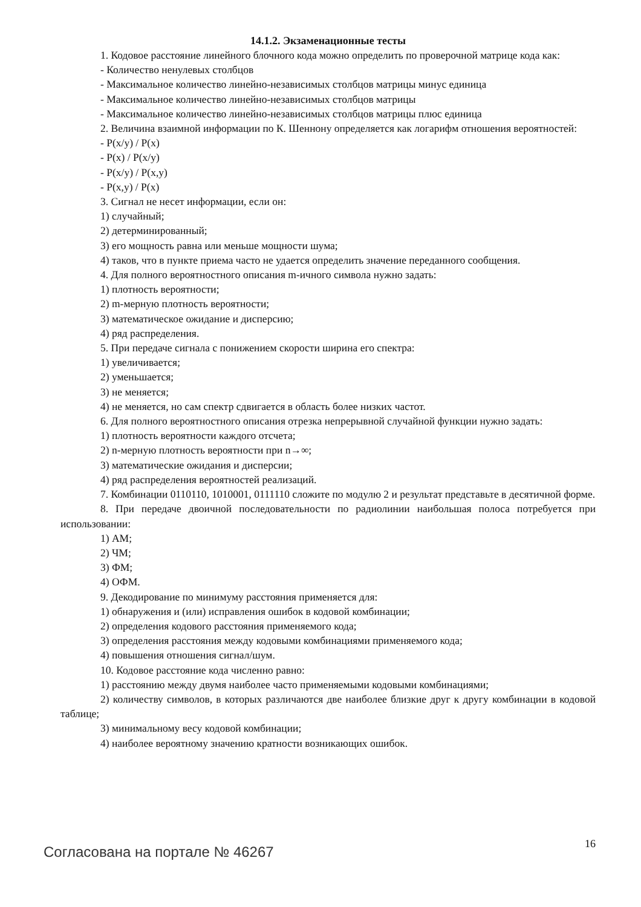14.1.2. Экзаменационные тесты
1. Кодовое расстояние линейного блочного кода можно определить по проверочной матрице кода как:
- Количество ненулевых столбцов
- Максимальное количество линейно-независимых столбцов матрицы минус единица
- Максимальное количество линейно-независимых столбцов матрицы
- Максимальное количество линейно-независимых столбцов матрицы плюс единица
2. Величина взаимной информации по К. Шеннону определяется как логарифм отношения вероятностей:
- P(x/y) / P(x)
- P(x) / P(x/y)
- P(x/y) / P(x,y)
- P(x,y) / P(x)
3. Сигнал не несет информации, если он:
1) случайный;
2) детерминированный;
3) его мощность равна или меньше мощности шума;
4) таков, что в пункте приема часто не удается определить значение переданного сообщения.
4. Для полного вероятностного описания m-ичного символа нужно задать:
1) плотность вероятности;
2) m-мерную плотность вероятности;
3) математическое ожидание и дисперсию;
4) ряд распределения.
5. При передаче сигнала с понижением скорости ширина его спектра:
1) увеличивается;
2) уменьшается;
3) не меняется;
4) не меняется, но сам спектр сдвигается в область более низких частот.
6. Для полного вероятностного описания отрезка непрерывной случайной функции нужно задать:
1) плотность вероятности каждого отсчета;
2) n-мерную плотность вероятности при n→∞;
3) математические ожидания и дисперсии;
4) ряд распределения вероятностей реализаций.
7. Комбинации 0110110, 1010001, 0111110 сложите по модулю 2 и результат представьте в десятичной форме.
8. При передаче двоичной последовательности по радиолинии наибольшая полоса потребуется при использовании:
1) АМ;
2) ЧМ;
3) ФМ;
4) ОФМ.
9. Декодирование по минимуму расстояния применяется для:
1) обнаружения и (или) исправления ошибок в кодовой комбинации;
2) определения кодового расстояния применяемого кода;
3) определения расстояния между кодовыми комбинациями применяемого кода;
4) повышения отношения сигнал/шум.
10. Кодовое расстояние кода численно равно:
1) расстоянию между двумя наиболее часто применяемыми кодовыми комбинациями;
2) количеству символов, в которых различаются две наиболее близкие друг к другу комбинации в кодовой таблице;
3) минимальному весу кодовой комбинации;
4) наиболее вероятному значению кратности возникающих ошибок.
Согласована на портале № 46267 16